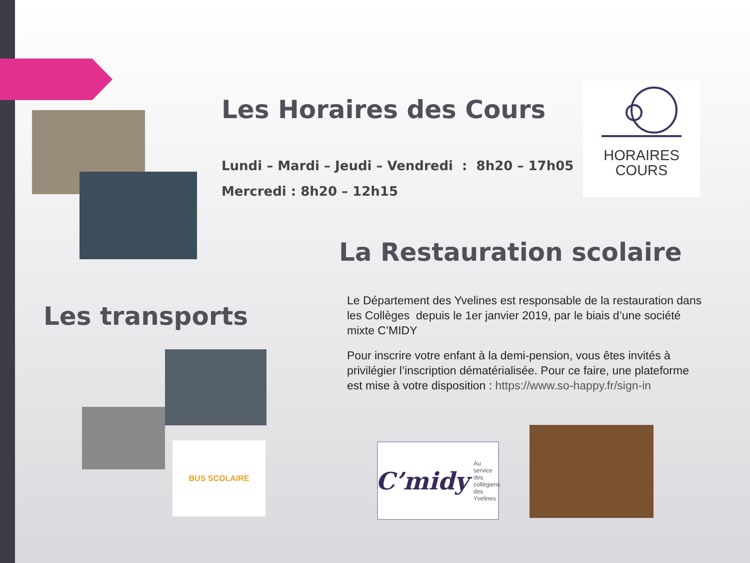Les Horaires des Cours
Lundi – Mardi – Jeudi – Vendredi : 8h20 – 17h05
Mercredi : 8h20 – 12h15
HORAIRES
COURS
La Restauration scolaire
Les transports
Le Département des Yvelines est responsable de la restauration dans les Collèges depuis le 1er janvier 2019, par le biais d’une société mixte C’MIDY
Pour inscrire votre enfant à la demi-pension, vous êtes invités à privilégier l’inscription dématérialisée. Pour ce faire, une plateforme est mise à votre disposition : https://www.so-happy.fr/sign-in
BUS SCOLAIRE
C’midy Au service
des collégiens
des Yvelines